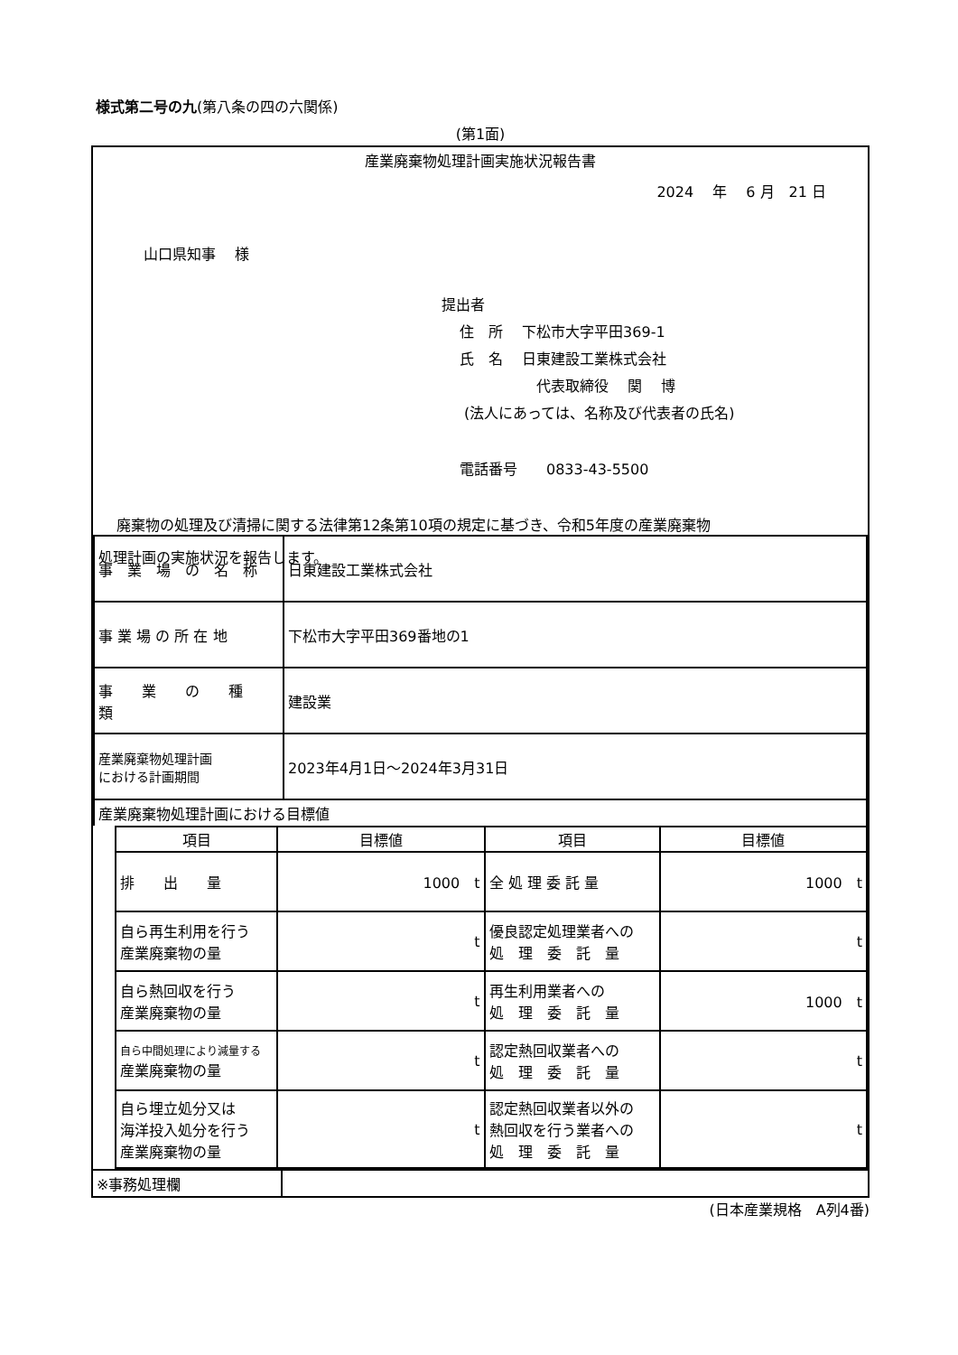様式第二号の九(第八条の四の六関係)
(第1面)
産業廃棄物処理計画実施状況報告書
2024 　年　 6 月　21 日
山口県知事　 様
提出者
住　所　 下松市大字平田369-1
氏　名　 日東建設工業株式会社
代表取締役　 関　 博
(法人にあっては、名称及び代表者の氏名)
電話番号　　0833-43-5500
廃棄物の処理及び清掃に関する法律第12条第10項の規定に基づき、令和5年度の産業廃棄物
処理計画の実施状況を報告します。
| 事 業 場 の 名 称 | 日東建設工業株式会社 |
| 事 業 場 の 所 在 地 | 下松市大字平田369番地の1 |
| 事 業 の 種 類 | 建設業 |
| 産業廃棄物処理計画 における計画期間 | 2023年4月1日～2024年3月31日 |
| 産業廃棄物処理計画における目標値 | |
| 項目 | 目標値 | 項目 | 目標値 |
| --- | --- | --- | --- |
| 排 出 量 | 1000 t | 全 処 理 委 託 量 | 1000 t |
| 自ら再生利用を行う 産業廃棄物の量 | t | 優良認定処理業者への 処 理 委 託 量 | t |
| 自ら熱回収を行う 産業廃棄物の量 | t | 再生利用業者への 処 理 委 託 量 | 1000 t |
| 自ら中間処理により減量する 産業廃棄物の量 | t | 認定熱回収業者への 処 理 委 託 量 | t |
| 自ら埋立処分又は 海洋投入処分を行う 産業廃棄物の量 | t | 認定熱回収業者以外の 熱回収を行う業者への 処 理 委 託 量 | t |
| ※事務処理欄 | |
(日本産業規格　A列4番)